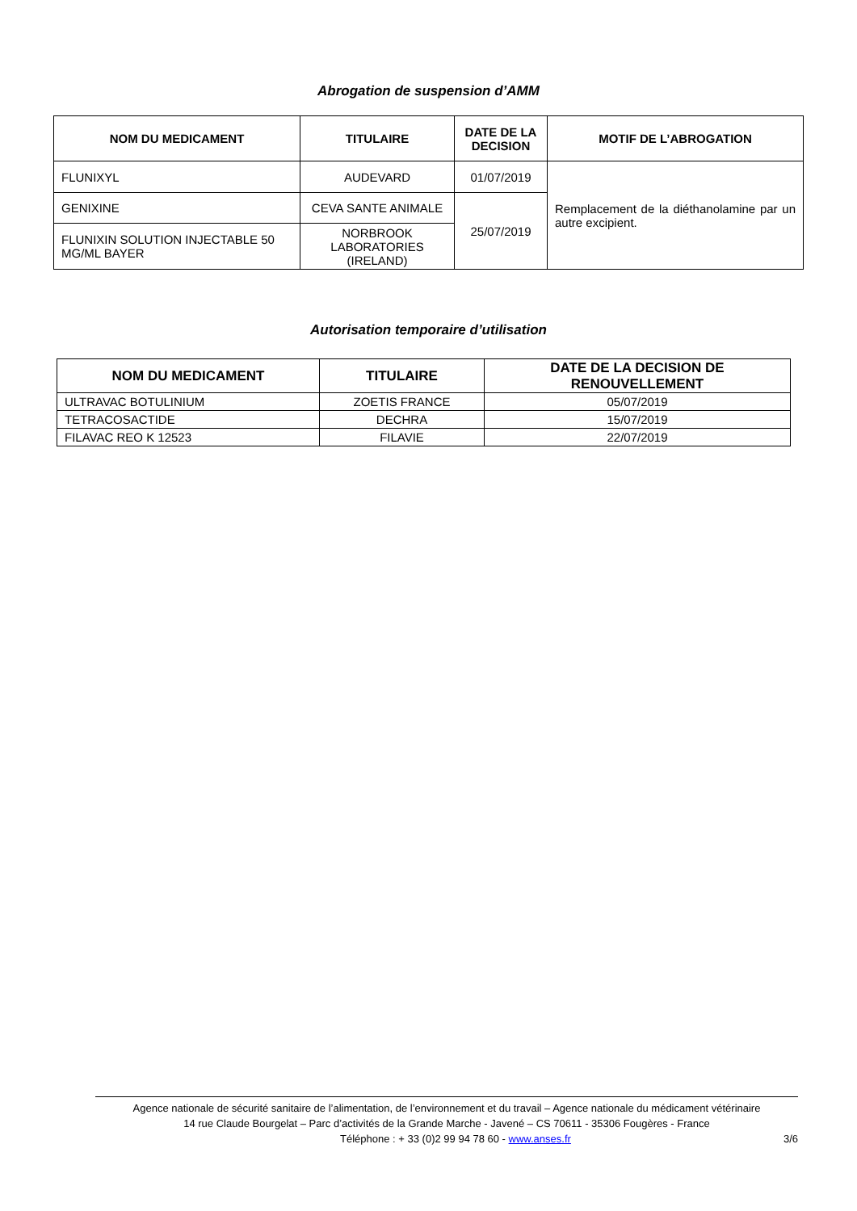Abrogation de suspension d’AMM
| NOM DU MEDICAMENT | TITULAIRE | DATE DE LA DECISION | MOTIF DE L’ABROGATION |
| --- | --- | --- | --- |
| FLUNIXYL | AUDEVARD | 01/07/2019 | Remplacement de la diéthanolamine par un autre excipient. |
| GENIXINE | CEVA SANTE ANIMALE | 25/07/2019 | |
| FLUNIXIN SOLUTION INJECTABLE 50 MG/ML BAYER | NORBROOK LABORATORIES (IRELAND) | | |
Autorisation temporaire d’utilisation
| NOM DU MEDICAMENT | TITULAIRE | DATE DE LA DECISION DE RENOUVELLEMENT |
| --- | --- | --- |
| ULTRAVAC BOTULINIUM | ZOETIS FRANCE | 05/07/2019 |
| TETRACOSACTIDE | DECHRA | 15/07/2019 |
| FILAVAC REO K 12523 | FILAVIE | 22/07/2019 |
Agence nationale de sécurité sanitaire de l’alimentation, de l’environnement et du travail – Agence nationale du médicament vétérinaire
14 rue Claude Bourgelat – Parc d’activités de la Grande Marche - Javené – CS 70611 - 35306 Fougères - France
Téléphone : + 33 (0)2 99 94 78 60 - www.anses.fr 3/6